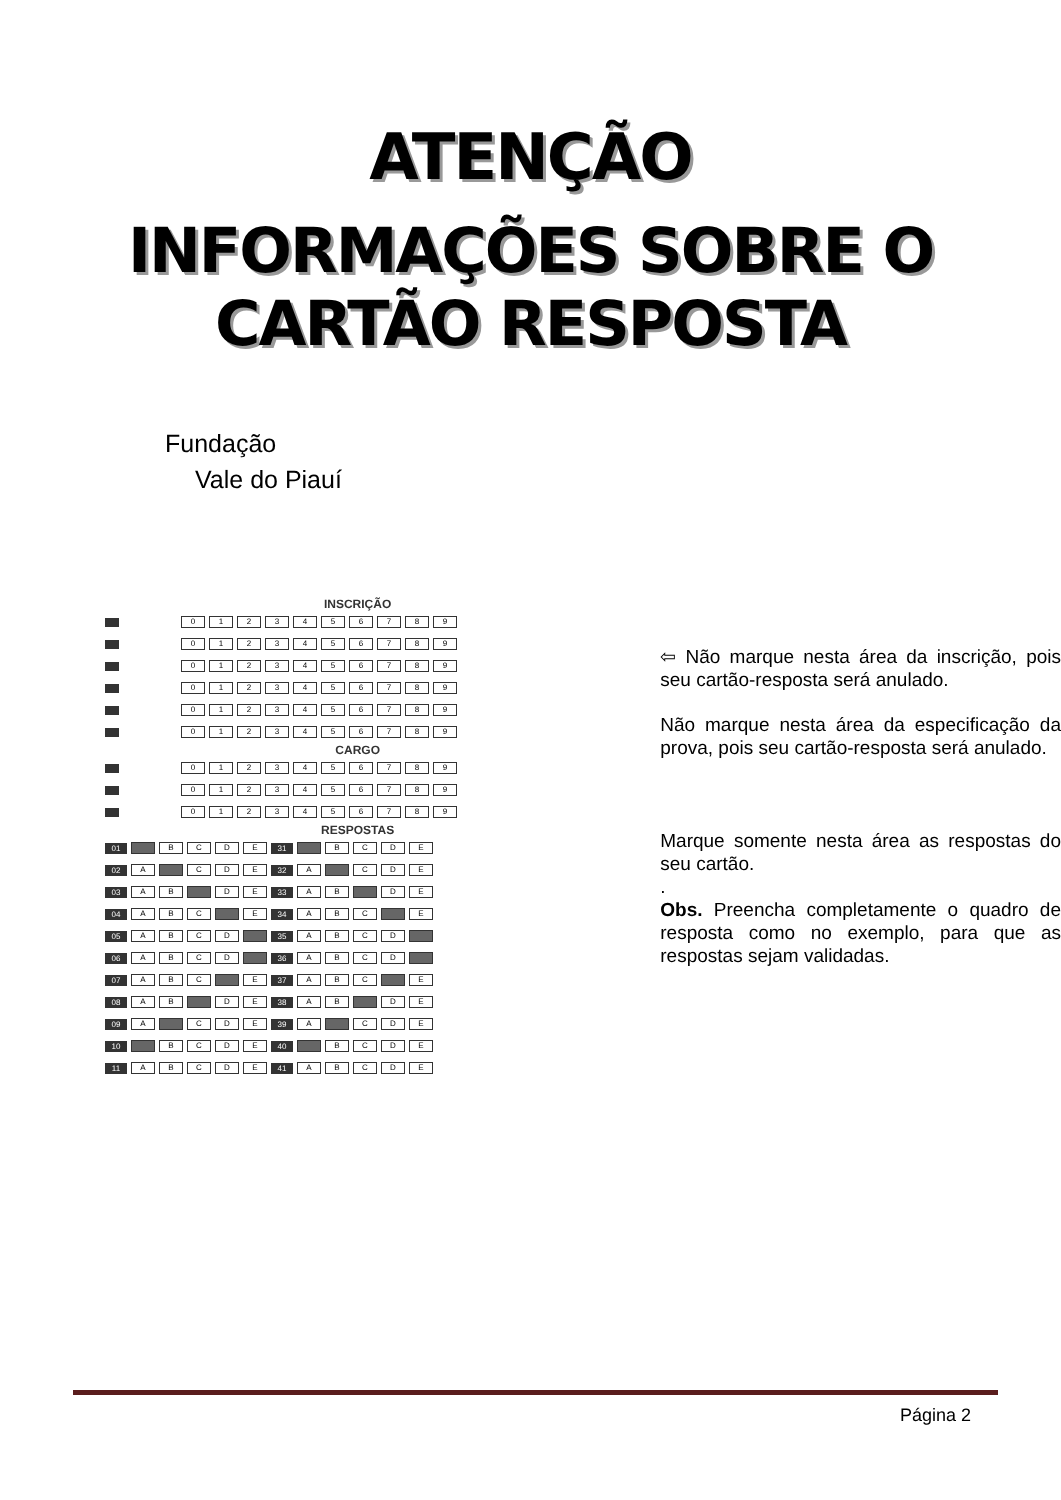ATENÇÃO
INFORMAÇÕES SOBRE O CARTÃO RESPOSTA
Fundação
Vale do Piauí
INSCRIÇÃO
0123456789
0123456789
0123456789
0123456789
0123456789
0123456789
CARGO
0123456789
0123456789
0123456789
RESPOSTAS
01 BCDE 31 BCDE
02 A C D E 32 A C D E
03 A B D E 33 A B D E
04 A B C E 34 A B C E
05 ABCD 35 ABCD
06 ABCD 36 ABCD
07 A B C E 37 A B C E
08 A B D E 38 A B D E
09 A C D E 39 A C D E
10 BCDE 40 BCDE
11 ABCDE 41 ABCDE
⇦ Não marque nesta área da inscrição, pois seu cartão-resposta será anulado.
Não marque nesta área da especificação da prova, pois seu cartão-resposta será anulado.
Marque somente nesta área as respostas do seu cartão.
.
Obs. Preencha completamente o quadro de resposta como no exemplo, para que as respostas sejam validadas.
Página 2